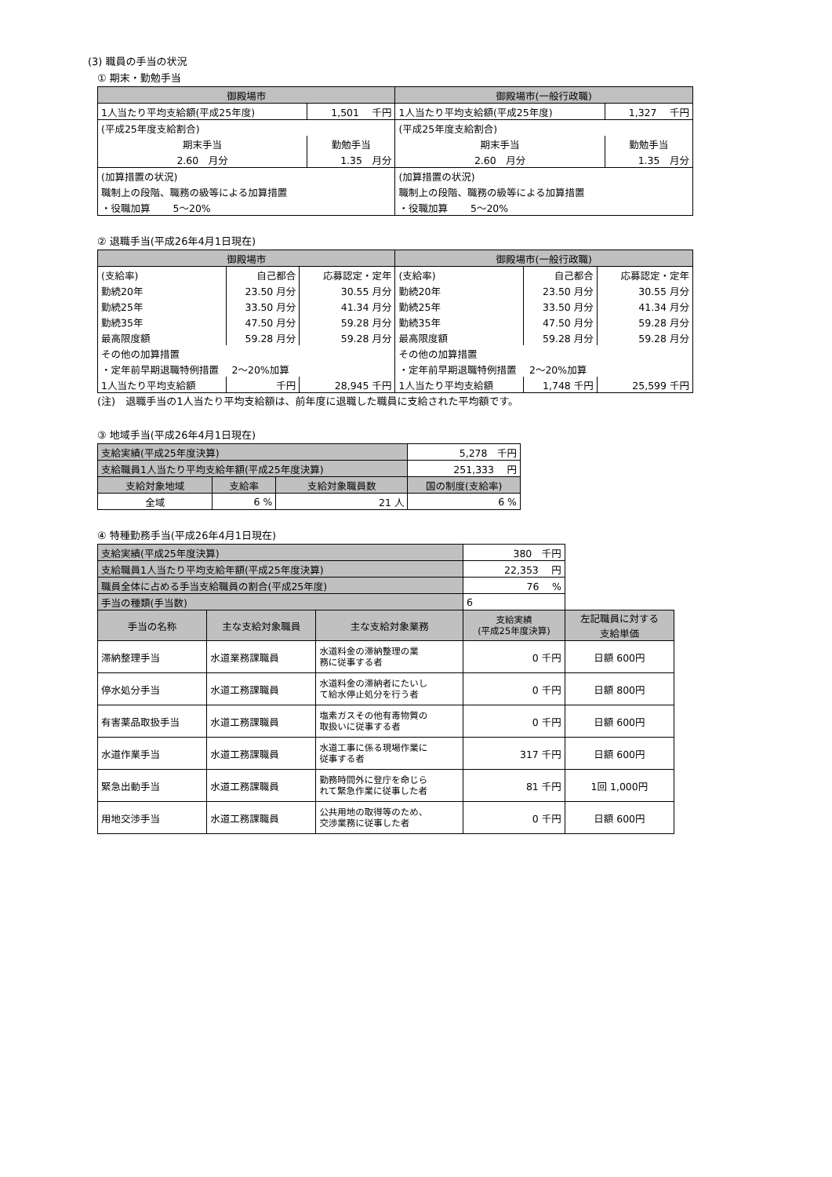(3) 職員の手当の状況
① 期末・勤勉手当
| 御殿場市 | | 御殿場市(一般行政職) | |
| --- | --- | --- | --- |
| 1人当たり平均支給額(平成25年度) | 1,501 千円 | 1人当たり平均支給額(平成25年度) | 1,327 千円 |
| (平成25年度支給割合) | | (平成25年度支給割合) | |
| 期末手当 | 勤勉手当 | 期末手当 | 勤勉手当 |
| 2.60 月分 | 1.35 月分 | 2.60 月分 | 1.35 月分 |
| (加算措置の状況) | | (加算措置の状況) | |
| 職制上の段階、職務の級等による加算措置 | | 職制上の段階、職務の級等による加算措置 | |
| ・役職加算 5～20% | | ・役職加算 5～20% | |
② 退職手当(平成26年4月1日現在)
| 御殿場市 | | | 御殿場市(一般行政職) | | |
| --- | --- | --- | --- | --- | --- |
| (支給率) | 自己都合 | 応募認定・定年 | (支給率) | 自己都合 | 応募認定・定年 |
| 勤続20年 | 23.50 月分 | 30.55 月分 | 勤続20年 | 23.50 月分 | 30.55 月分 |
| 勤続25年 | 33.50 月分 | 41.34 月分 | 勤続25年 | 33.50 月分 | 41.34 月分 |
| 勤続35年 | 47.50 月分 | 59.28 月分 | 勤続35年 | 47.50 月分 | 59.28 月分 |
| 最高限度額 | 59.28 月分 | 59.28 月分 | 最高限度額 | 59.28 月分 | 59.28 月分 |
| その他の加算措置 | | | その他の加算措置 | | |
| ・定年前早期退職特例措置 2～20%加算 | | | ・定年前早期退職特例措置 2～20%加算 | | |
| 1人当たり平均支給額 | 千円 | 28,945 千円 | 1人当たり平均支給額 | 1,748 千円 | 25,599 千円 |
(注)　退職手当の1人当たり平均支給額は、前年度に退職した職員に支給された平均額です。
③ 地域手当(平成26年4月1日現在)
| 支給実績(平成25年度決算) | | | 5,278 千円 |
| 支給職員1人当たり平均支給年額(平成25年度決算) | | | 251,333 円 |
| 支給対象地域 | 支給率 | 支給対象職員数 | 国の制度(支給率) |
| 全域 | 6 % | 21 人 | 6 % |
④ 特種勤務手当(平成26年4月1日現在)
| 支給実績(平成25年度決算) | | | 380 千円 | |
| 支給職員1人当たり平均支給年額(平成25年度決算) | | | 22,353 円 | |
| 職員全体に占める手当支給職員の割合(平成25年度) | | | 76 % | |
| 手当の種類(手当数) | | | 6 | |
| 手当の名称 | 主な支給対象職員 | 主な支給対象業務 | 支給実績 (平成25年度決算) | 左記職員に対する 支給単価 |
| 滞納整理手当 | 水道業務課職員 | 水道料金の滞納整理の業 務に従事する者 | 0 千円 | 日額 600円 |
| 停水処分手当 | 水道工務課職員 | 水道料金の滞納者にたいし て給水停止処分を行う者 | 0 千円 | 日額 800円 |
| 有害薬品取扱手当 | 水道工務課職員 | 塩素ガスその他有毒物質の 取扱いに従事する者 | 0 千円 | 日額 600円 |
| 水道作業手当 | 水道工務課職員 | 水道工事に係る現場作業に 従事する者 | 317 千円 | 日額 600円 |
| 緊急出動手当 | 水道工務課職員 | 勤務時間外に登庁を命じら れて緊急作業に従事した者 | 81 千円 | 1回 1,000円 |
| 用地交渉手当 | 水道工務課職員 | 公共用地の取得等のため、 交渉業務に従事した者 | 0 千円 | 日額 600円 |